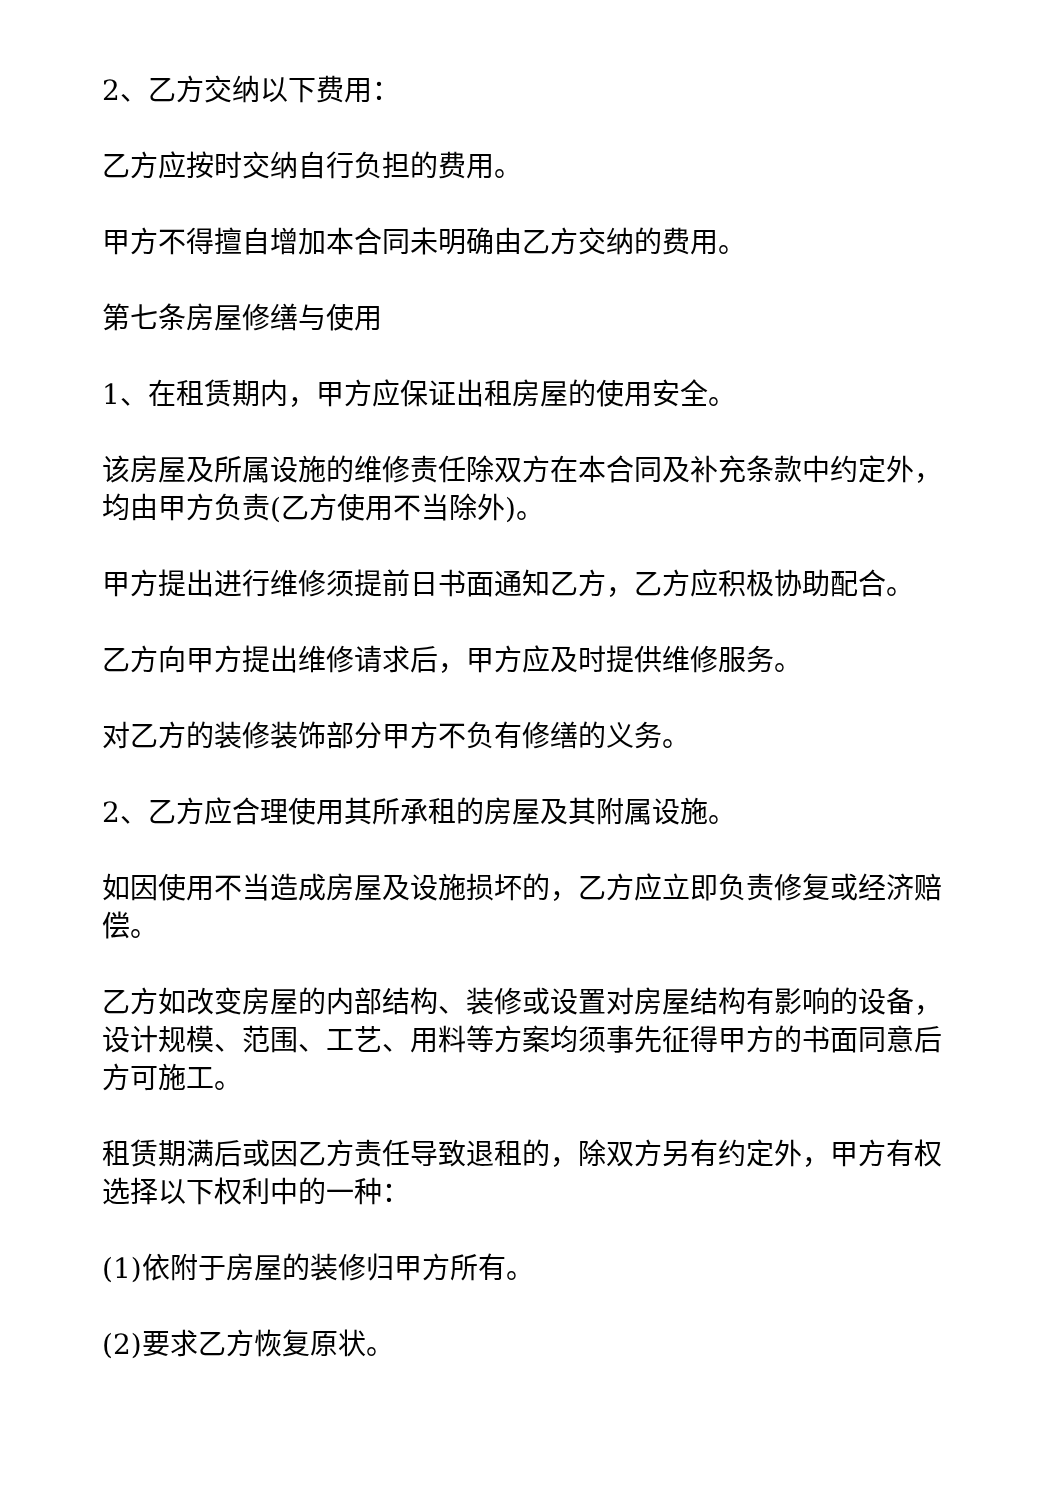2、乙方交纳以下费用：
乙方应按时交纳自行负担的费用。
甲方不得擅自增加本合同未明确由乙方交纳的费用。
第七条房屋修缮与使用
1、在租赁期内，甲方应保证出租房屋的使用安全。
该房屋及所属设施的维修责任除双方在本合同及补充条款中约定外，均由甲方负责(乙方使用不当除外)。
甲方提出进行维修须提前日书面通知乙方，乙方应积极协助配合。
乙方向甲方提出维修请求后，甲方应及时提供维修服务。
对乙方的装修装饰部分甲方不负有修缮的义务。
2、乙方应合理使用其所承租的房屋及其附属设施。
如因使用不当造成房屋及设施损坏的，乙方应立即负责修复或经济赔偿。
乙方如改变房屋的内部结构、装修或设置对房屋结构有影响的设备，设计规模、范围、工艺、用料等方案均须事先征得甲方的书面同意后方可施工。
租赁期满后或因乙方责任导致退租的，除双方另有约定外，甲方有权选择以下权利中的一种：
(1)依附于房屋的装修归甲方所有。
(2)要求乙方恢复原状。